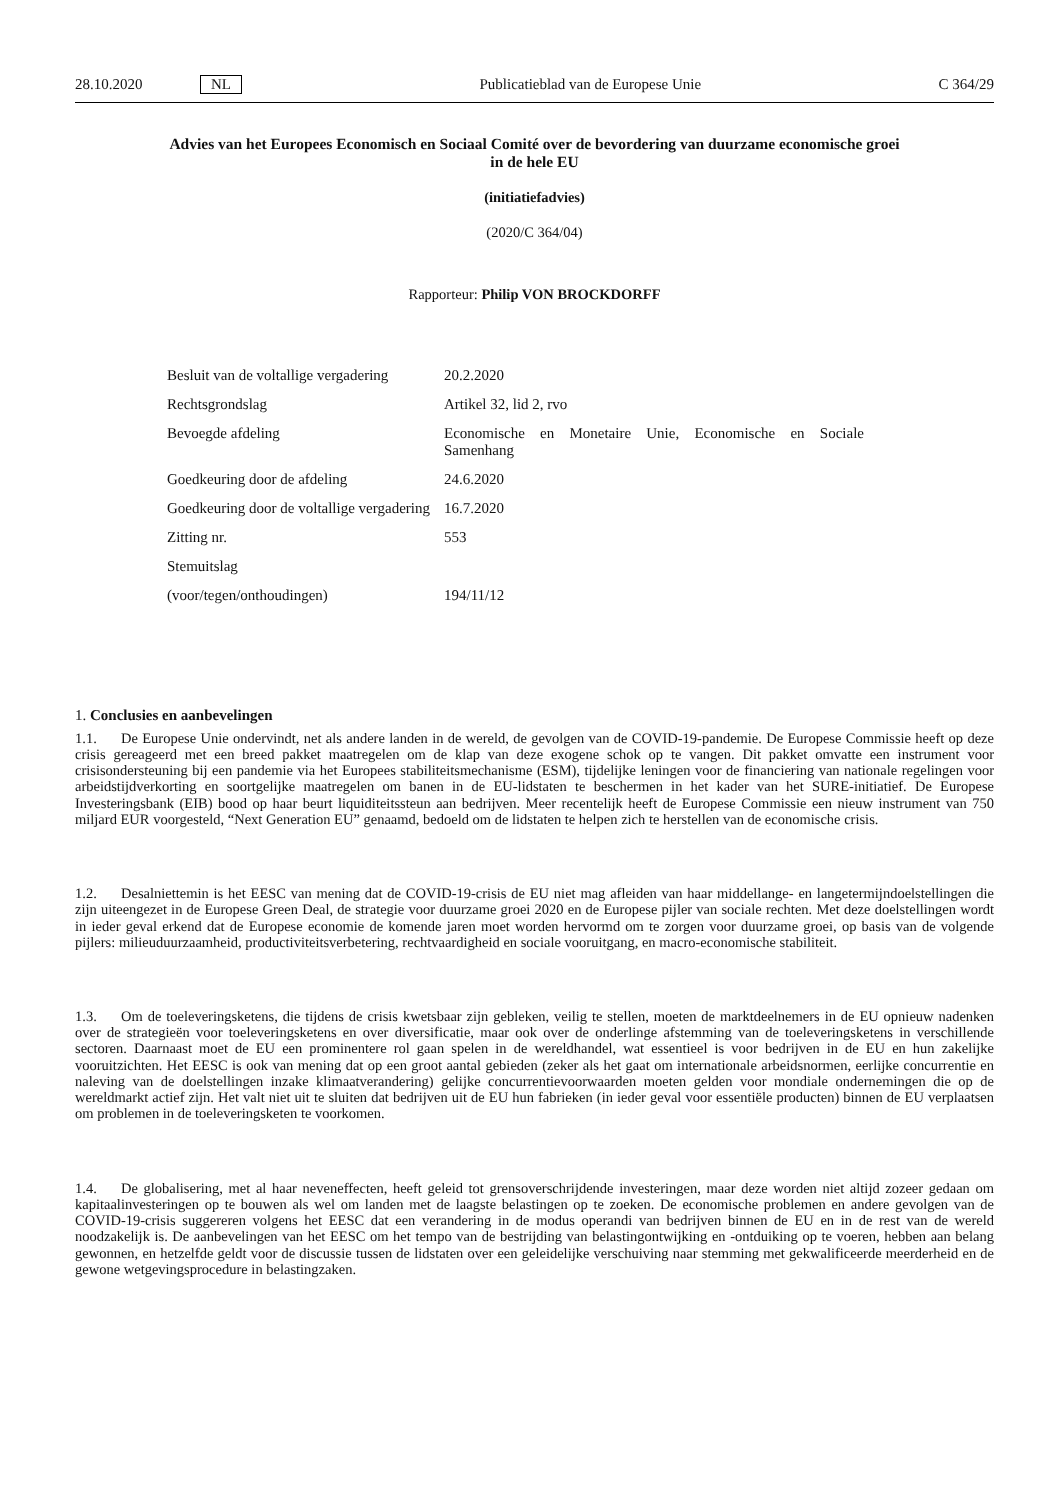28.10.2020 NL Publicatieblad van de Europese Unie C 364/29
Advies van het Europees Economisch en Sociaal Comité over de bevordering van duurzame economische groei in de hele EU
(initiatiefadvies)
(2020/C 364/04)
Rapporteur: Philip VON BROCKDORFF
| Besluit van de voltallige vergadering | 20.2.2020 |
| Rechtsgrondslag | Artikel 32, lid 2, rvo |
| Bevoegde afdeling | Economische en Monetaire Unie, Economische en Sociale Samenhang |
| Goedkeuring door de afdeling | 24.6.2020 |
| Goedkeuring door de voltallige vergadering | 16.7.2020 |
| Zitting nr. | 553 |
| Stemuitslag | |
| (voor/tegen/onthoudingen) | 194/11/12 |
1. Conclusies en aanbevelingen
1.1. De Europese Unie ondervindt, net als andere landen in de wereld, de gevolgen van de COVID-19-pandemie. De Europese Commissie heeft op deze crisis gereageerd met een breed pakket maatregelen om de klap van deze exogene schok op te vangen. Dit pakket omvatte een instrument voor crisisondersteuning bij een pandemie via het Europees stabiliteitsmechanisme (ESM), tijdelijke leningen voor de financiering van nationale regelingen voor arbeidstijdverkorting en soortgelijke maatregelen om banen in de EU-lidstaten te beschermen in het kader van het SURE-initiatief. De Europese Investeringsbank (EIB) bood op haar beurt liquiditeitssteun aan bedrijven. Meer recentelijk heeft de Europese Commissie een nieuw instrument van 750 miljard EUR voorgesteld, “Next Generation EU” genaamd, bedoeld om de lidstaten te helpen zich te herstellen van de economische crisis.
1.2. Desalniettemin is het EESC van mening dat de COVID-19-crisis de EU niet mag afleiden van haar middellange- en langetermijndoelstellingen die zijn uiteengezet in de Europese Green Deal, de strategie voor duurzame groei 2020 en de Europese pijler van sociale rechten. Met deze doelstellingen wordt in ieder geval erkend dat de Europese economie de komende jaren moet worden hervormd om te zorgen voor duurzame groei, op basis van de volgende pijlers: milieuduurzaamheid, productiviteitsverbetering, rechtvaardigheid en sociale vooruitgang, en macro-economische stabiliteit.
1.3. Om de toeleveringsketens, die tijdens de crisis kwetsbaar zijn gebleken, veilig te stellen, moeten de marktdeelnemers in de EU opnieuw nadenken over de strategieën voor toeleveringsketens en over diversificatie, maar ook over de onderlinge afstemming van de toeleveringsketens in verschillende sectoren. Daarnaast moet de EU een prominentere rol gaan spelen in de wereldhandel, wat essentieel is voor bedrijven in de EU en hun zakelijke vooruitzichten. Het EESC is ook van mening dat op een groot aantal gebieden (zeker als het gaat om internationale arbeidsnormen, eerlijke concurrentie en naleving van de doelstellingen inzake klimaatverandering) gelijke concurrentievoorwaarden moeten gelden voor mondiale ondernemingen die op de wereldmarkt actief zijn. Het valt niet uit te sluiten dat bedrijven uit de EU hun fabrieken (in ieder geval voor essentiële producten) binnen de EU verplaatsen om problemen in de toeleveringsketen te voorkomen.
1.4. De globalisering, met al haar neveneffecten, heeft geleid tot grensoverschrijdende investeringen, maar deze worden niet altijd zozeer gedaan om kapitaalinvesteringen op te bouwen als wel om landen met de laagste belastingen op te zoeken. De economische problemen en andere gevolgen van de COVID-19-crisis suggereren volgens het EESC dat een verandering in de modus operandi van bedrijven binnen de EU en in de rest van de wereld noodzakelijk is. De aanbevelingen van het EESC om het tempo van de bestrijding van belastingontwijking en -ontduiking op te voeren, hebben aan belang gewonnen, en hetzelfde geldt voor de discussie tussen de lidstaten over een geleidelijke verschuiving naar stemming met gekwalificeerde meerderheid en de gewone wetgevingsprocedure in belastingzaken.